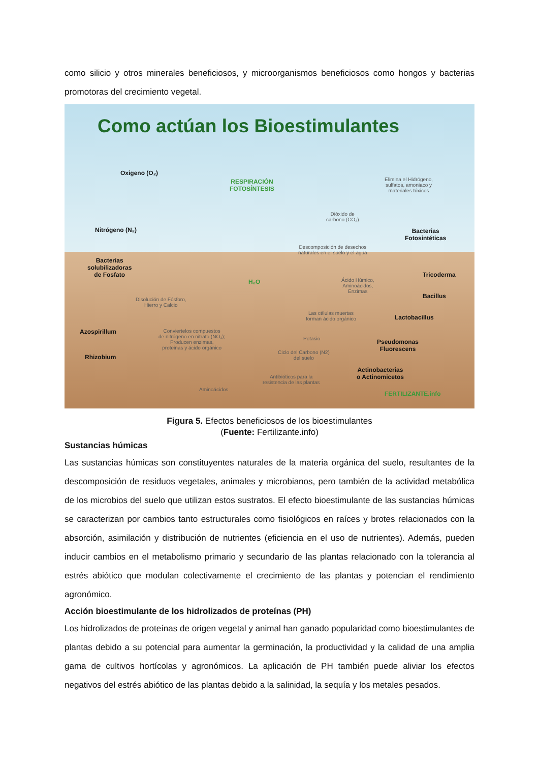como silicio y otros minerales beneficiosos, y microorganismos beneficiosos como hongos y bacterias promotoras del crecimiento vegetal.
Como actúan los Bioestimulantes
Oxigeno (O₂)
RESPIRACIÓN
FOTOSÍNTESIS
Elimina el Hidrógeno,
sulfatos, amoniaco y
materiales tóxicos
Dióxido de
carbono (CO₂)
Nitrógeno (N₂)
Bacterias
Fotosintéticas
Descomposición de desechos
naturales en el suelo y el agua
Bacterias
solubilizadoras
de Fosfato
Tricoderma
Ácido Húmico,
Aminoácidos,
Enzimas
H₂O
Bacillus
Disolución de Fósforo,
Hierro y Calcio
Las células muertas
forman ácido orgánico
Lactobacillus
Azospirillum
Conviertelos compuestos
de nitrógeno en nitrato (NO₃);
Producen enzimas,
proteinas y ácido orgánico
Potasio
Pseudomonas
Fluorescens
Ciclo del Carbono (N2)
del suelo
Rhizobium
Actinobacterias
o Actinomicetos
Antibióticos para la
resistencia de las plantas
Aminoácidos
FERTILIZANTE.info
Figura 5. Efectos beneficiosos de los bioestimulantes
(Fuente: Fertilizante.info)
Sustancias húmicas
Las sustancias húmicas son constituyentes naturales de la materia orgánica del suelo, resultantes de la descomposición de residuos vegetales, animales y microbianos, pero también de la actividad metabólica de los microbios del suelo que utilizan estos sustratos. El efecto bioestimulante de las sustancias húmicas se caracterizan por cambios tanto estructurales como fisiológicos en raíces y brotes relacionados con la absorción, asimilación y distribución de nutrientes (eficiencia en el uso de nutrientes). Además, pueden inducir cambios en el metabolismo primario y secundario de las plantas relacionado con la tolerancia al estrés abiótico que modulan colectivamente el crecimiento de las plantas y potencian el rendimiento agronómico.
Acción bioestimulante de los hidrolizados de proteínas (PH)
Los hidrolizados de proteínas de origen vegetal y animal han ganado popularidad como bioestimulantes de plantas debido a su potencial para aumentar la germinación, la productividad y la calidad de una amplia gama de cultivos hortícolas y agronómicos. La aplicación de PH también puede aliviar los efectos negativos del estrés abiótico de las plantas debido a la salinidad, la sequía y los metales pesados.